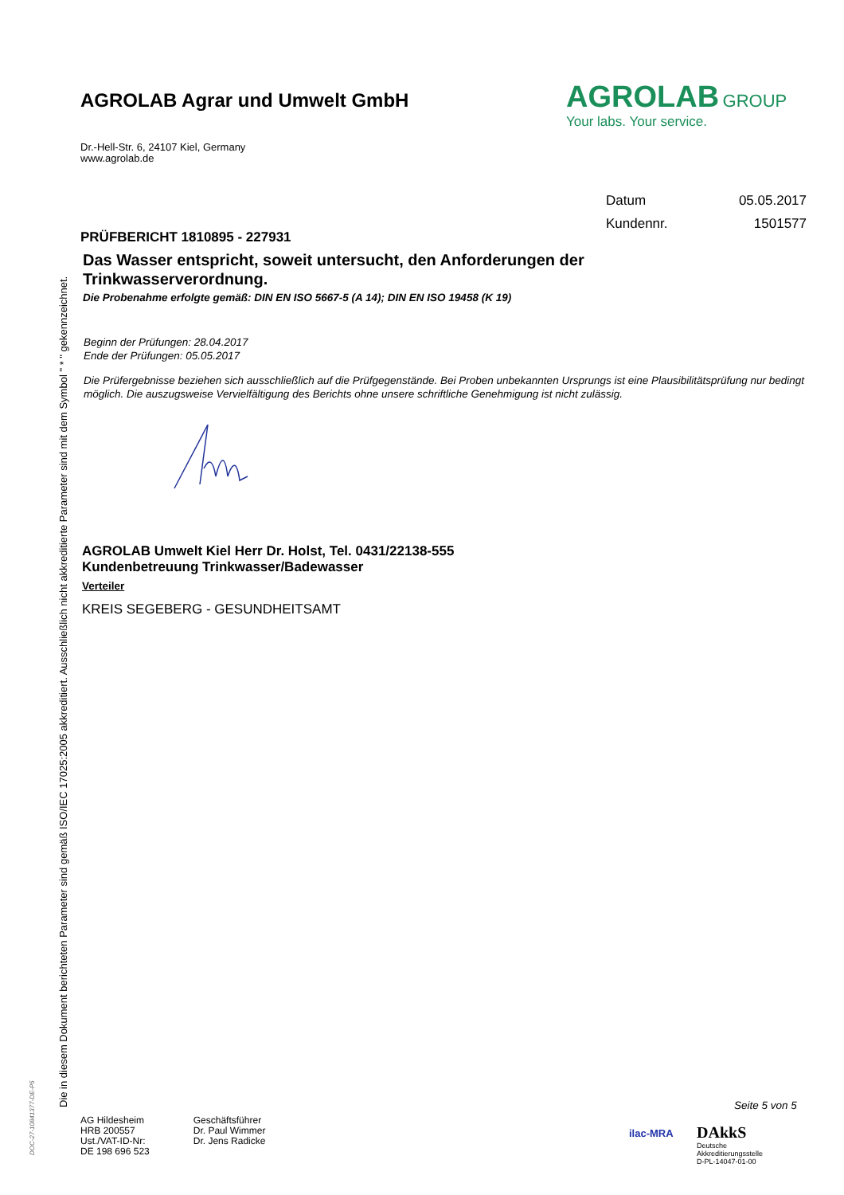Die in diesem Dokument berichteten Parameter sind gemäß ISO/IEC 17025:2005 akkreditiert. Ausschließlich nicht akkreditierte Parameter sind mit dem Symbol " * " gekennzeichnet.
DOC-27-10841377-DE-P5
AGROLAB Agrar und Umwelt GmbH
AGROLAB GROUP
Your labs. Your service.
Dr.-Hell-Str. 6, 24107 Kiel, Germany
www.agrolab.de
| Datum | 05.05.2017 |
| Kundennr. | 1501577 |
PRÜFBERICHT 1810895 - 227931
Das Wasser entspricht, soweit untersucht, den Anforderungen der
Trinkwasserverordnung.
Die Probenahme erfolgte gemäß: DIN EN ISO 5667-5 (A 14); DIN EN ISO 19458 (K 19)
Beginn der Prüfungen: 28.04.2017
Ende der Prüfungen: 05.05.2017
Die Prüfergebnisse beziehen sich ausschließlich auf die Prüfgegenstände. Bei Proben unbekannten Ursprungs ist eine Plausibilitätsprüfung nur bedingt möglich. Die auszugsweise Vervielfältigung des Berichts ohne unsere schriftliche Genehmigung ist nicht zulässig.
AGROLAB Umwelt Kiel Herr Dr. Holst, Tel. 0431/22138-555
Kundenbetreuung Trinkwasser/Badewasser
Verteiler
KREIS SEGEBERG - GESUNDHEITSAMT
Seite 5 von 5
AG Hildesheim
HRB 200557
Ust./VAT-ID-Nr:
DE 198 696 523
Geschäftsführer
Dr. Paul Wimmer
Dr. Jens Radicke
ilac-MRA
DAkkS
Deutsche
Akkreditierungsstelle
D-PL-14047-01-00